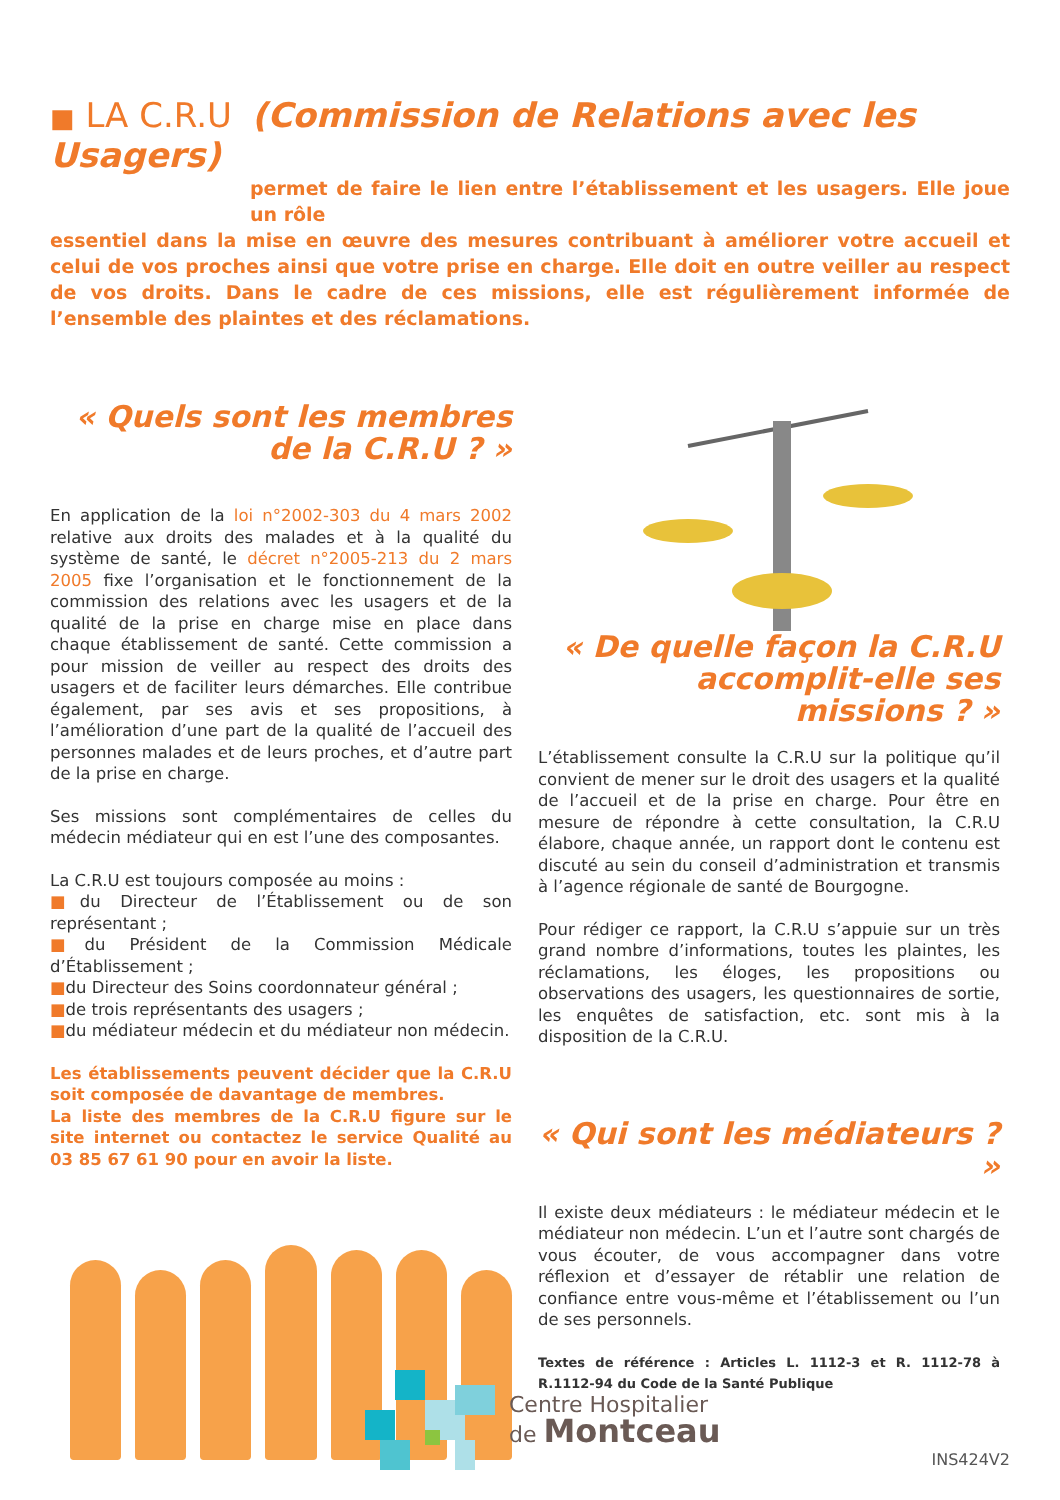■ LA C.R.U (Commission de Relations avec les Usagers)
permet de faire le lien entre l’établissement et les usagers. Elle joue un rôle
essentiel dans la mise en œuvre des mesures contribuant à améliorer votre accueil et celui de vos proches ainsi que votre prise en charge. Elle doit en outre veiller au respect de vos droits. Dans le cadre de ces missions, elle est régulièrement informée de l’ensemble des plaintes et des réclamations.
« Quels sont les membres de la C.R.U ? »
En application de la loi n°2002-303 du 4 mars 2002 relative aux droits des malades et à la qualité du système de santé, le décret n°2005-213 du 2 mars 2005 fixe l’organisation et le fonctionnement de la commission des relations avec les usagers et de la qualité de la prise en charge mise en place dans chaque établissement de santé. Cette commission a pour mission de veiller au respect des droits des usagers et de faciliter leurs démarches. Elle contribue également, par ses avis et ses propositions, à l’amélioration d’une part de la qualité de l’accueil des personnes malades et de leurs proches, et d’autre part de la prise en charge.
Ses missions sont complémentaires de celles du médecin médiateur qui en est l’une des composantes.
La C.R.U est toujours composée au moins :
■du Directeur de l’Établissement ou de son représentant ;
■du Président de la Commission Médicale d’Établissement ;
■du Directeur des Soins coordonnateur général ;
■de trois représentants des usagers ;
■du médiateur médecin et du médiateur non médecin.
Les établissements peuvent décider que la C.R.U soit composée de davantage de membres.
La liste des membres de la C.R.U figure sur le site internet ou contactez le service Qualité au 03 85 67 61 90 pour en avoir la liste.
« De quelle façon la C.R.U accomplit-elle ses missions ? »
L’établissement consulte la C.R.U sur la politique qu’il convient de mener sur le droit des usagers et la qualité de l’accueil et de la prise en charge. Pour être en mesure de répondre à cette consultation, la C.R.U élabore, chaque année, un rapport dont le contenu est discuté au sein du conseil d’administration et transmis à l’agence régionale de santé de Bourgogne.
Pour rédiger ce rapport, la C.R.U s’appuie sur un très grand nombre d’informations, toutes les plaintes, les réclamations, les éloges, les propositions ou observations des usagers, les questionnaires de sortie, les enquêtes de satisfaction, etc. sont mis à la disposition de la C.R.U.
« Qui sont les médiateurs ? »
Il existe deux médiateurs : le médiateur médecin et le médiateur non médecin. L’un et l’autre sont chargés de vous écouter, de vous accompagner dans votre réflexion et d’essayer de rétablir une relation de confiance entre vous-même et l’établissement ou l’un de ses personnels.
Textes de référence : Articles L. 1112-3 et R. 1112-78 à R.1112-94 du Code de la Santé Publique
Centre Hospitalier
de Montceau
INS424V2